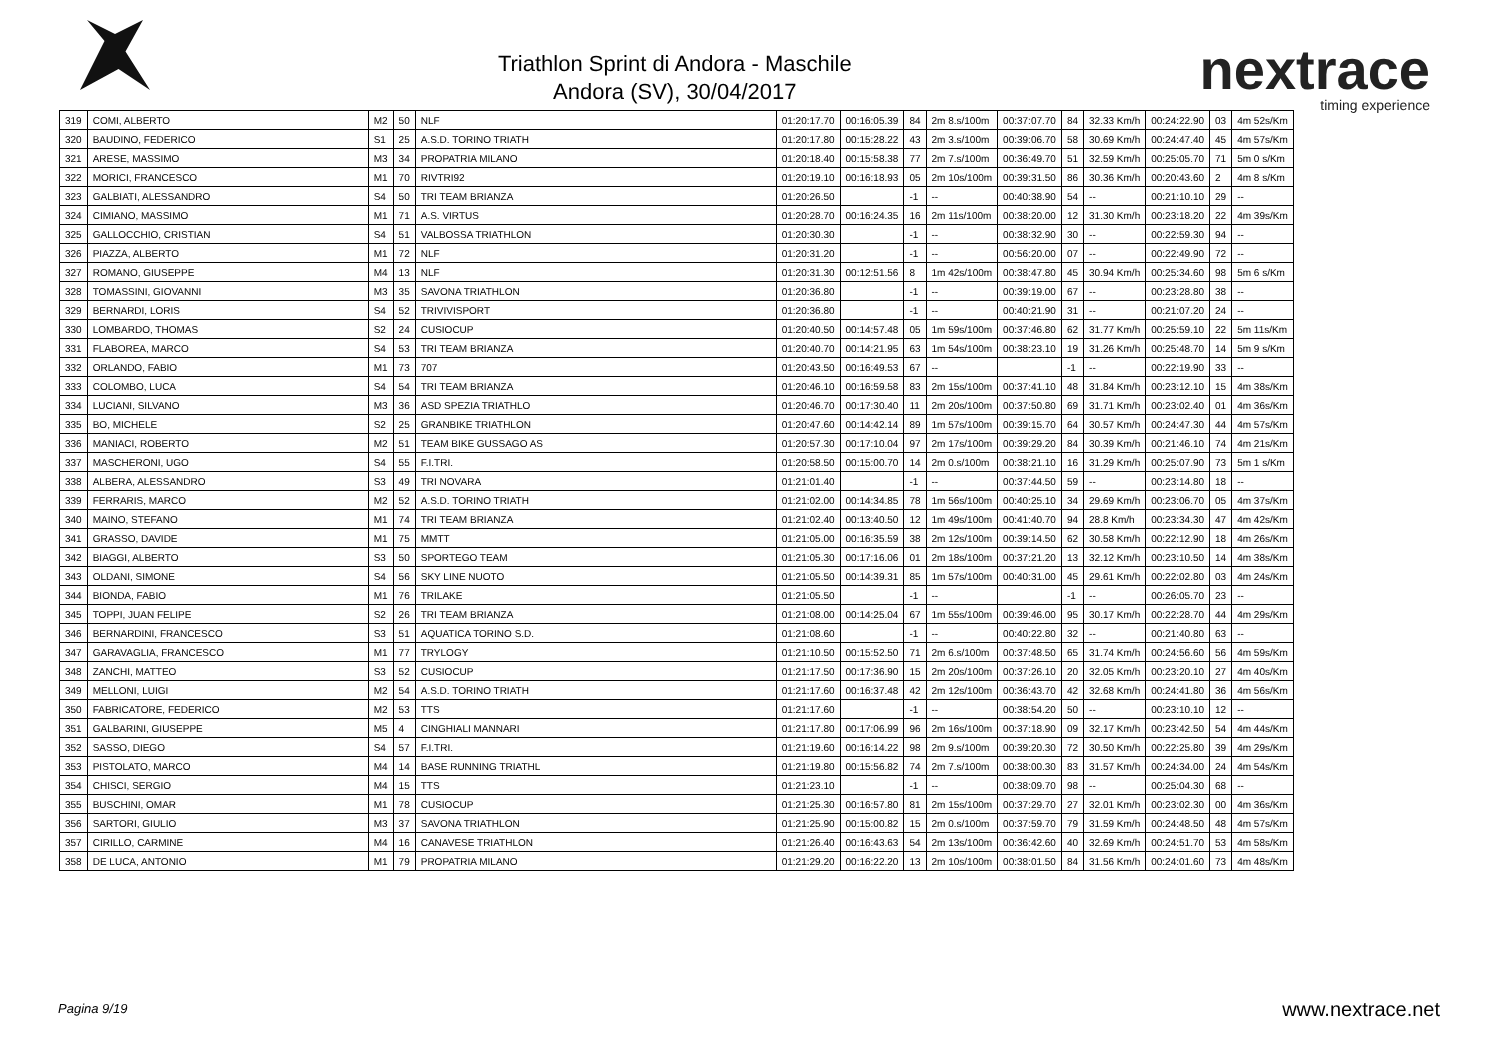Triathlon Sprint di Andora - Maschile
Andora (SV), 30/04/2017
nextrace
timing experience
| 319 | COMI, ALBERTO | M2 | 50 | NLF | 01:20:17.70 | 00:16:05.39 | 84 | 2m 8.s/100m | 00:37:07.70 | 84 | 32.33 Km/h | 00:24:22.90 | 03 | 4m 52s/Km |
| 320 | BAUDINO, FEDERICO | S1 | 25 | A.S.D. TORINO TRIATH | 01:20:17.80 | 00:15:28.22 | 43 | 2m 3.s/100m | 00:39:06.70 | 58 | 30.69 Km/h | 00:24:47.40 | 45 | 4m 57s/Km |
| 321 | ARESE, MASSIMO | M3 | 34 | PROPATRIA MILANO | 01:20:18.40 | 00:15:58.38 | 77 | 2m 7.s/100m | 00:36:49.70 | 51 | 32.59 Km/h | 00:25:05.70 | 71 | 5m 0 s/Km |
| 322 | MORICI, FRANCESCO | M1 | 70 | RIVTRI92 | 01:20:19.10 | 00:16:18.93 | 05 | 2m 10s/100m | 00:39:31.50 | 86 | 30.36 Km/h | 00:20:43.60 | 2 | 4m 8 s/Km |
| 323 | GALBIATI, ALESSANDRO | S4 | 50 | TRI TEAM BRIANZA | 01:20:26.50 | | -1 | -- | 00:40:38.90 | 54 | -- | 00:21:10.10 | 29 | -- |
| 324 | CIMIANO, MASSIMO | M1 | 71 | A.S. VIRTUS | 01:20:28.70 | 00:16:24.35 | 16 | 2m 11s/100m | 00:38:20.00 | 12 | 31.30 Km/h | 00:23:18.20 | 22 | 4m 39s/Km |
| 325 | GALLOCCHIO, CRISTIAN | S4 | 51 | VALBOSSA TRIATHLON | 01:20:30.30 | | -1 | -- | 00:38:32.90 | 30 | -- | 00:22:59.30 | 94 | -- |
| 326 | PIAZZA, ALBERTO | M1 | 72 | NLF | 01:20:31.20 | | -1 | -- | 00:56:20.00 | 07 | -- | 00:22:49.90 | 72 | -- |
| 327 | ROMANO, GIUSEPPE | M4 | 13 | NLF | 01:20:31.30 | 00:12:51.56 | 8 | 1m 42s/100m | 00:38:47.80 | 45 | 30.94 Km/h | 00:25:34.60 | 98 | 5m 6 s/Km |
| 328 | TOMASSINI, GIOVANNI | M3 | 35 | SAVONA TRIATHLON | 01:20:36.80 | | -1 | -- | 00:39:19.00 | 67 | -- | 00:23:28.80 | 38 | -- |
| 329 | BERNARDI, LORIS | S4 | 52 | TRIVIVISPORT | 01:20:36.80 | | -1 | -- | 00:40:21.90 | 31 | -- | 00:21:07.20 | 24 | -- |
| 330 | LOMBARDO, THOMAS | S2 | 24 | CUSIOCUP | 01:20:40.50 | 00:14:57.48 | 05 | 1m 59s/100m | 00:37:46.80 | 62 | 31.77 Km/h | 00:25:59.10 | 22 | 5m 11s/Km |
| 331 | FLABOREA, MARCO | S4 | 53 | TRI TEAM BRIANZA | 01:20:40.70 | 00:14:21.95 | 63 | 1m 54s/100m | 00:38:23.10 | 19 | 31.26 Km/h | 00:25:48.70 | 14 | 5m 9 s/Km |
| 332 | ORLANDO, FABIO | M1 | 73 | 707 | 01:20:43.50 | 00:16:49.53 | 67 | -- | | -1 | -- | 00:22:19.90 | 33 | -- |
| 333 | COLOMBO, LUCA | S4 | 54 | TRI TEAM BRIANZA | 01:20:46.10 | 00:16:59.58 | 83 | 2m 15s/100m | 00:37:41.10 | 48 | 31.84 Km/h | 00:23:12.10 | 15 | 4m 38s/Km |
| 334 | LUCIANI, SILVANO | M3 | 36 | ASD SPEZIA TRIATHLO | 01:20:46.70 | 00:17:30.40 | 11 | 2m 20s/100m | 00:37:50.80 | 69 | 31.71 Km/h | 00:23:02.40 | 01 | 4m 36s/Km |
| 335 | BO, MICHELE | S2 | 25 | GRANBIKE TRIATHLON | 01:20:47.60 | 00:14:42.14 | 89 | 1m 57s/100m | 00:39:15.70 | 64 | 30.57 Km/h | 00:24:47.30 | 44 | 4m 57s/Km |
| 336 | MANIACI, ROBERTO | M2 | 51 | TEAM BIKE GUSSAGO AS | 01:20:57.30 | 00:17:10.04 | 97 | 2m 17s/100m | 00:39:29.20 | 84 | 30.39 Km/h | 00:21:46.10 | 74 | 4m 21s/Km |
| 337 | MASCHERONI, UGO | S4 | 55 | F.I.TRI. | 01:20:58.50 | 00:15:00.70 | 14 | 2m 0.s/100m | 00:38:21.10 | 16 | 31.29 Km/h | 00:25:07.90 | 73 | 5m 1 s/Km |
| 338 | ALBERA, ALESSANDRO | S3 | 49 | TRI NOVARA | 01:21:01.40 | | -1 | -- | 00:37:44.50 | 59 | -- | 00:23:14.80 | 18 | -- |
| 339 | FERRARIS, MARCO | M2 | 52 | A.S.D. TORINO TRIATH | 01:21:02.00 | 00:14:34.85 | 78 | 1m 56s/100m | 00:40:25.10 | 34 | 29.69 Km/h | 00:23:06.70 | 05 | 4m 37s/Km |
| 340 | MAINO, STEFANO | M1 | 74 | TRI TEAM BRIANZA | 01:21:02.40 | 00:13:40.50 | 12 | 1m 49s/100m | 00:41:40.70 | 94 | 28.8 Km/h | 00:23:34.30 | 47 | 4m 42s/Km |
| 341 | GRASSO, DAVIDE | M1 | 75 | MMTT | 01:21:05.00 | 00:16:35.59 | 38 | 2m 12s/100m | 00:39:14.50 | 62 | 30.58 Km/h | 00:22:12.90 | 18 | 4m 26s/Km |
| 342 | BIAGGI, ALBERTO | S3 | 50 | SPORTEGO TEAM | 01:21:05.30 | 00:17:16.06 | 01 | 2m 18s/100m | 00:37:21.20 | 13 | 32.12 Km/h | 00:23:10.50 | 14 | 4m 38s/Km |
| 343 | OLDANI, SIMONE | S4 | 56 | SKY LINE NUOTO | 01:21:05.50 | 00:14:39.31 | 85 | 1m 57s/100m | 00:40:31.00 | 45 | 29.61 Km/h | 00:22:02.80 | 03 | 4m 24s/Km |
| 344 | BIONDA, FABIO | M1 | 76 | TRILAKE | 01:21:05.50 | | -1 | -- | | -1 | -- | 00:26:05.70 | 23 | -- |
| 345 | TOPPI, JUAN FELIPE | S2 | 26 | TRI TEAM BRIANZA | 01:21:08.00 | 00:14:25.04 | 67 | 1m 55s/100m | 00:39:46.00 | 95 | 30.17 Km/h | 00:22:28.70 | 44 | 4m 29s/Km |
| 346 | BERNARDINI, FRANCESCO | S3 | 51 | AQUATICA TORINO S.D. | 01:21:08.60 | | -1 | -- | 00:40:22.80 | 32 | -- | 00:21:40.80 | 63 | -- |
| 347 | GARAVAGLIA, FRANCESCO | M1 | 77 | TRYLOGY | 01:21:10.50 | 00:15:52.50 | 71 | 2m 6.s/100m | 00:37:48.50 | 65 | 31.74 Km/h | 00:24:56.60 | 56 | 4m 59s/Km |
| 348 | ZANCHI, MATTEO | S3 | 52 | CUSIOCUP | 01:21:17.50 | 00:17:36.90 | 15 | 2m 20s/100m | 00:37:26.10 | 20 | 32.05 Km/h | 00:23:20.10 | 27 | 4m 40s/Km |
| 349 | MELLONI, LUIGI | M2 | 54 | A.S.D. TORINO TRIATH | 01:21:17.60 | 00:16:37.48 | 42 | 2m 12s/100m | 00:36:43.70 | 42 | 32.68 Km/h | 00:24:41.80 | 36 | 4m 56s/Km |
| 350 | FABRICATORE, FEDERICO | M2 | 53 | TTS | 01:21:17.60 | | -1 | -- | 00:38:54.20 | 50 | -- | 00:23:10.10 | 12 | -- |
| 351 | GALBARINI, GIUSEPPE | M5 | 4 | CINGHIALI MANNARI | 01:21:17.80 | 00:17:06.99 | 96 | 2m 16s/100m | 00:37:18.90 | 09 | 32.17 Km/h | 00:23:42.50 | 54 | 4m 44s/Km |
| 352 | SASSO, DIEGO | S4 | 57 | F.I.TRI. | 01:21:19.60 | 00:16:14.22 | 98 | 2m 9.s/100m | 00:39:20.30 | 72 | 30.50 Km/h | 00:22:25.80 | 39 | 4m 29s/Km |
| 353 | PISTOLATO, MARCO | M4 | 14 | BASE RUNNING TRIATHL | 01:21:19.80 | 00:15:56.82 | 74 | 2m 7.s/100m | 00:38:00.30 | 83 | 31.57 Km/h | 00:24:34.00 | 24 | 4m 54s/Km |
| 354 | CHISCI, SERGIO | M4 | 15 | TTS | 01:21:23.10 | | -1 | -- | 00:38:09.70 | 98 | -- | 00:25:04.30 | 68 | -- |
| 355 | BUSCHINI, OMAR | M1 | 78 | CUSIOCUP | 01:21:25.30 | 00:16:57.80 | 81 | 2m 15s/100m | 00:37:29.70 | 27 | 32.01 Km/h | 00:23:02.30 | 00 | 4m 36s/Km |
| 356 | SARTORI, GIULIO | M3 | 37 | SAVONA TRIATHLON | 01:21:25.90 | 00:15:00.82 | 15 | 2m 0.s/100m | 00:37:59.70 | 79 | 31.59 Km/h | 00:24:48.50 | 48 | 4m 57s/Km |
| 357 | CIRILLO, CARMINE | M4 | 16 | CANAVESE TRIATHLON | 01:21:26.40 | 00:16:43.63 | 54 | 2m 13s/100m | 00:36:42.60 | 40 | 32.69 Km/h | 00:24:51.70 | 53 | 4m 58s/Km |
| 358 | DE LUCA, ANTONIO | M1 | 79 | PROPATRIA MILANO | 01:21:29.20 | 00:16:22.20 | 13 | 2m 10s/100m | 00:38:01.50 | 84 | 31.56 Km/h | 00:24:01.60 | 73 | 4m 48s/Km |
Pagina 9/19 www.nextrace.net